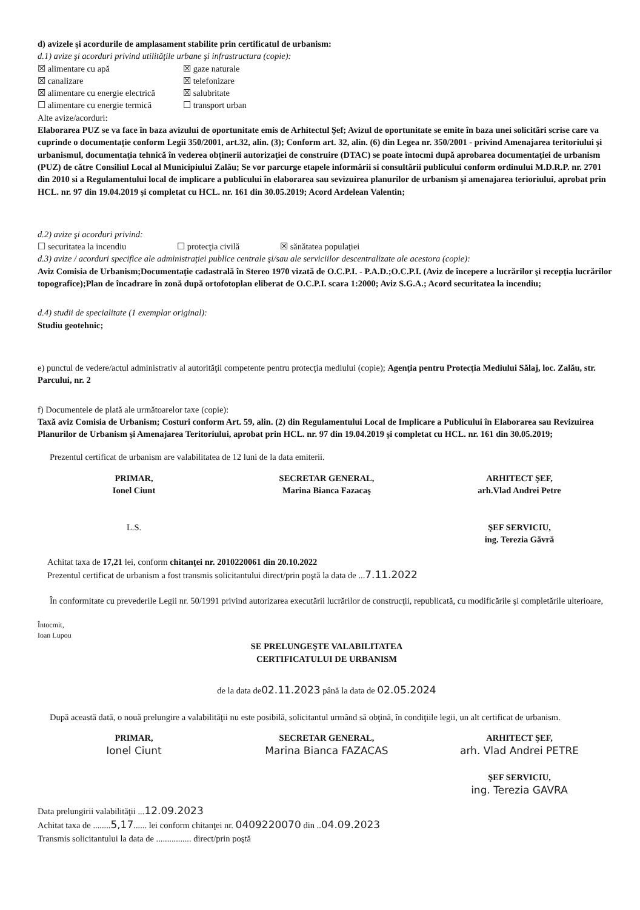d) avizele şi acordurile de amplasament stabilite prin certificatul de urbanism:
d.1) avize şi acorduri privind utilităţile urbane şi infrastructura (copie):
☒ alimentare cu apă ☒ gaze naturale ☒ canalizare ☒ telefonizare ☒ alimentare cu energie electrică ☒ salubritate ☐ alimentare cu energie termică ☐ transport urban
Alte avize/acorduri:
Elaborarea PUZ se va face în baza avizului de oportunitate emis de Arhitectul Şef; Avizul de oportunitate se emite în baza unei solicitări scrise care va cuprinde o documentaţie conform Legii 350/2001, art.32, alin. (3); Conform art. 32, alin. (6) din Legea nr. 350/2001 - privind Amenajarea teritoriului şi urbanismul, documentaţia tehnică în vederea obţinerii autorizaţiei de construire (DTAC) se poate întocmi după aprobarea documentaţiei de urbanism (PUZ) de către Consiliul Local al Municipiului Zalău; Se vor parcurge etapele informării si consultării publicului conform ordinului M.D.R.P. nr. 2701 din 2010 si a Regulamentului local de implicare a publicului în elaborarea sau sevizuirea planurilor de urbanism şi amenajarea terioriului, aprobat prin HCL. nr. 97 din 19.04.2019 şi completat cu HCL. nr. 161 din 30.05.2019; Acord Ardelean Valentin;
d.2) avize şi acorduri privind:
☐ securitatea la incendiu ☐ protecţia civilă ☒ sănătatea populaţiei
d.3) avize / acorduri specifice ale administraţiei publice centrale şi/sau ale serviciilor descentralizate ale acestora (copie):
Aviz Comisia de Urbanism;Documentaţie cadastrală în Stereo 1970 vizată de O.C.P.I. - P.A.D.;O.C.P.I. (Aviz de începere a lucrărilor şi recepţia lucrărilor topografice);Plan de încadrare în zonă după ortofotoplan eliberat de O.C.P.I. scara 1:2000; Aviz S.G.A.; Acord securitatea la incendiu;
d.4) studii de specialitate (1 exemplar original):
Studiu geotehnic;
e) punctul de vedere/actul administrativ al autorităţii competente pentru protecţia mediului (copie); Agenţia pentru Protecţia Mediului Sălaj, loc. Zalău, str. Parcului, nr. 2
f) Documentele de plată ale următoarelor taxe (copie):
Taxă aviz Comisia de Urbanism; Costuri conform Art. 59, alin. (2) din Regulamentului Local de Implicare a Publicului în Elaborarea sau Revizuirea Planurilor de Urbanism şi Amenajarea Teritoriului, aprobat prin HCL. nr. 97 din 19.04.2019 şi completat cu HCL. nr. 161 din 30.05.2019;
Prezentul certificat de urbanism are valabilitatea de 12 luni de la data emiterii.
PRIMAR,
Ionel Ciunt
L.S.
SECRETAR GENERAL,
Marina Bianca Fazacaş
ARHITECT ŞEF,
arh.Vlad Andrei Petre
ŞEF SERVICIU,
ing. Terezia Găvră
Achitat taxa de 17,21 lei, conform chitanţei nr. 2010220061 din 20.10.2022
Prezentul certificat de urbanism a fost transmis solicitantului direct/prin poştă la data de ...7.11.2022
În conformitate cu prevederile Legii nr. 50/1991 privind autorizarea executării lucrărilor de construcţii, republicată, cu modificările şi completările ulterioare,
Întocmit,
Ioan Lupou
SE PRELUNGEŞTE VALABILITATEA
CERTIFICATULUI DE URBANISM
de la data de02.11.2023 până la data de 02.05.2024
După această dată, o nouă prelungire a valabilităţii nu este posibilă, solicitantul urmând să obţină, în condiţiile legii, un alt certificat de urbanism.
PRIMAR,
Ionel Ciunt
SECRETAR GENERAL,
Marina Bianca FAZACAS
ARHITECT ŞEF,
arh. Vlad Andrei PETRE
ŞEF SERVICIU,
ing. Terezia GAVRA
Data prelungirii valabilităţii ...12.09.2023
Achitat taxa de ........5,17...... lei conform chitanţei nr. 0409220070 din ..04.09.2023
Transmis solicitantului la data de ................ direct/prin poştă